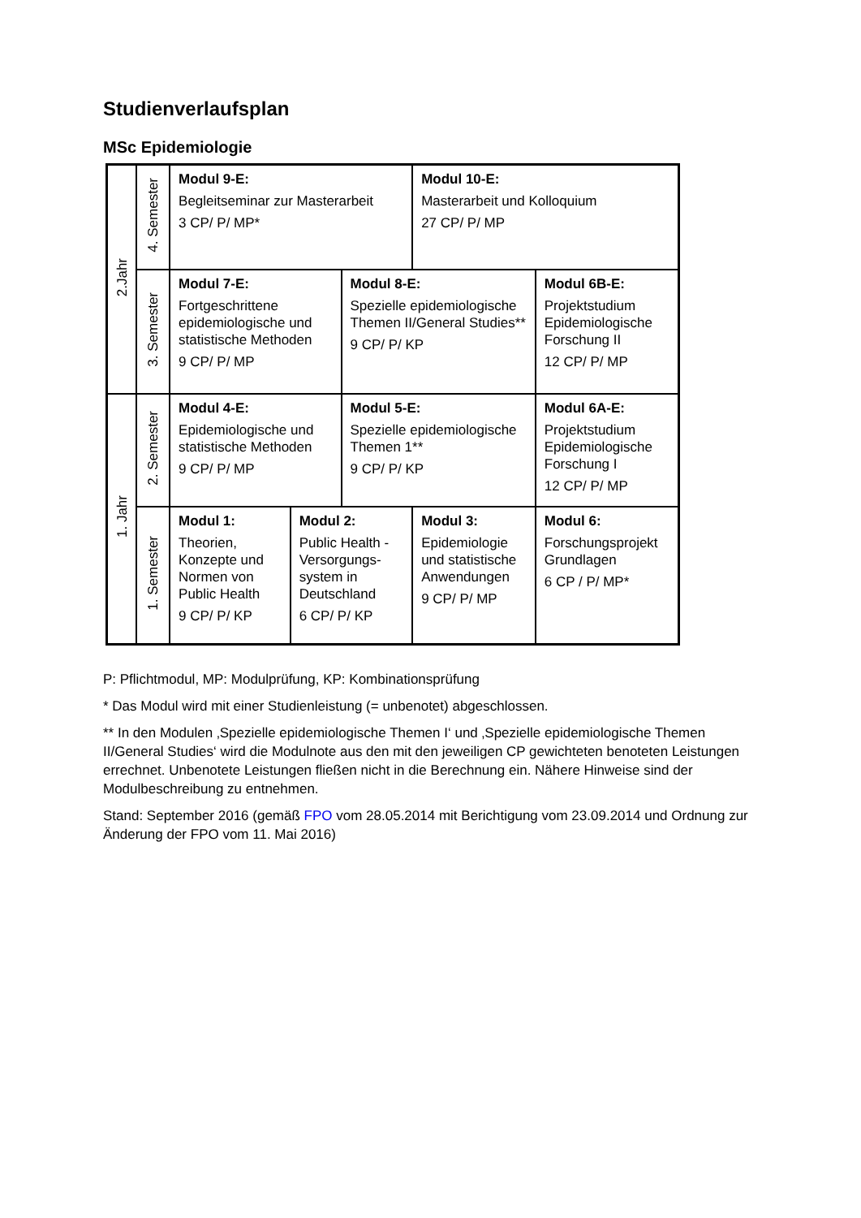Studienverlaufsplan
MSc Epidemiologie
| 2.Jahr | 4. Semester | Modul 9-E: Begleitseminar zur Masterarbeit 3 CP/ P/ MP* | | | Modul 10-E: Masterarbeit und Kolloquium 27 CP/ P/ MP | |
| | 3. Semester | Modul 7-E: Fortgeschrittene epidemiologische und statistische Methoden 9 CP/ P/ MP | | Modul 8-E: Spezielle epidemiologische Themen II/General Studies** 9 CP/ P/ KP | | Modul 6B-E: Projektstudium Epidemiologische Forschung II 12 CP/ P/ MP |
| 1. Jahr | 2. Semester | Modul 4-E: Epidemiologische und statistische Methoden 9 CP/ P/ MP | | Modul 5-E: Spezielle epidemiologische Themen 1** 9 CP/ P/ KP | | Modul 6A-E: Projektstudium Epidemiologische Forschung I 12 CP/ P/ MP |
| | 1. Semester | Modul 1: Theorien, Konzepte und Normen von Public Health 9 CP/ P/ KP | Modul 2: Public Health - Versorgungs-system in Deutschland 6 CP/ P/ KP | | Modul 3: Epidemiologie und statistische Anwendungen 9 CP/ P/ MP | Modul 6: Forschungsprojekt Grundlagen 6 CP / P/ MP* |
P: Pflichtmodul, MP: Modulprüfung, KP: Kombinationsprüfung
* Das Modul wird mit einer Studienleistung (= unbenotet) abgeschlossen.
** In den Modulen ‚Spezielle epidemiologische Themen I‘ und ‚Spezielle epidemiologische Themen II/General Studies‘ wird die Modulnote aus den mit den jeweiligen CP gewichteten benoteten Leistungen errechnet. Unbenotete Leistungen fließen nicht in die Berechnung ein. Nähere Hinweise sind der Modulbeschreibung zu entnehmen.
Stand: September 2016 (gemäß FPO vom 28.05.2014 mit Berichtigung vom 23.09.2014 und Ordnung zur Änderung der FPO vom 11. Mai 2016)